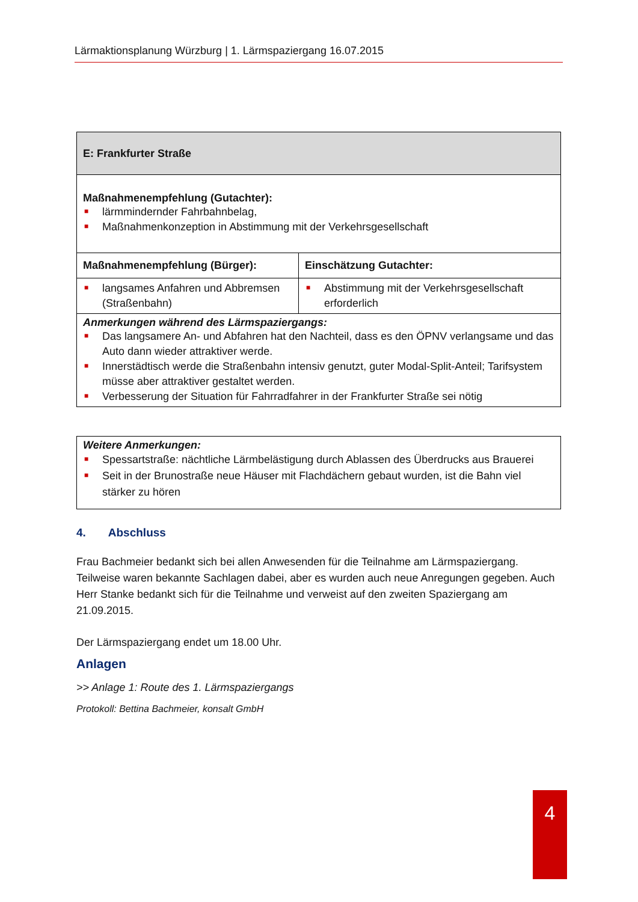Lärmaktionsplanung Würzburg | 1. Lärmspaziergang 16.07.2015
| E: Frankfurter Straße | |
| --- | --- |
| Maßnahmenempfehlung (Gutachter): ■ lärmmindernder Fahrbahnbelag, ■ Maßnahmenkonzeption in Abstimmung mit der Verkehrsgesellschaft | |
| Maßnahmenempfehlung (Bürger): | Einschätzung Gutachter: |
| ■ langsames Anfahren und Abbremsen (Straßenbahn) | ■ Abstimmung mit der Verkehrsgesellschaft erforderlich |
| Anmerkungen während des Lärmspaziergangs: ■ Das langsamere An- und Abfahren hat den Nachteil, dass es den ÖPNV verlangsame und das Auto dann wieder attraktiver werde. ■ Innerstädtisch werde die Straßenbahn intensiv genutzt, guter Modal-Split-Anteil; Tarifsystem müsse aber attraktiver gestaltet werden. ■ Verbesserung der Situation für Fahrradfahrer in der Frankfurter Straße sei nötig | |
| Weitere Anmerkungen: ■ Spessartstraße: nächtliche Lärmbelästigung durch Ablassen des Überdrucks aus Brauerei ■ Seit in der Brunostraße neue Häuser mit Flachdächern gebaut wurden, ist die Bahn viel stärker zu hören |
4. Abschluss
Frau Bachmeier bedankt sich bei allen Anwesenden für die Teilnahme am Lärmspaziergang. Teilweise waren bekannte Sachlagen dabei, aber es wurden auch neue Anregungen gegeben. Auch Herr Stanke bedankt sich für die Teilnahme und verweist auf den zweiten Spaziergang am 21.09.2015.
Der Lärmspaziergang endet um 18.00 Uhr.
Anlagen
>> Anlage 1: Route des 1. Lärmspaziergangs
Protokoll: Bettina Bachmeier, konsalt GmbH
4